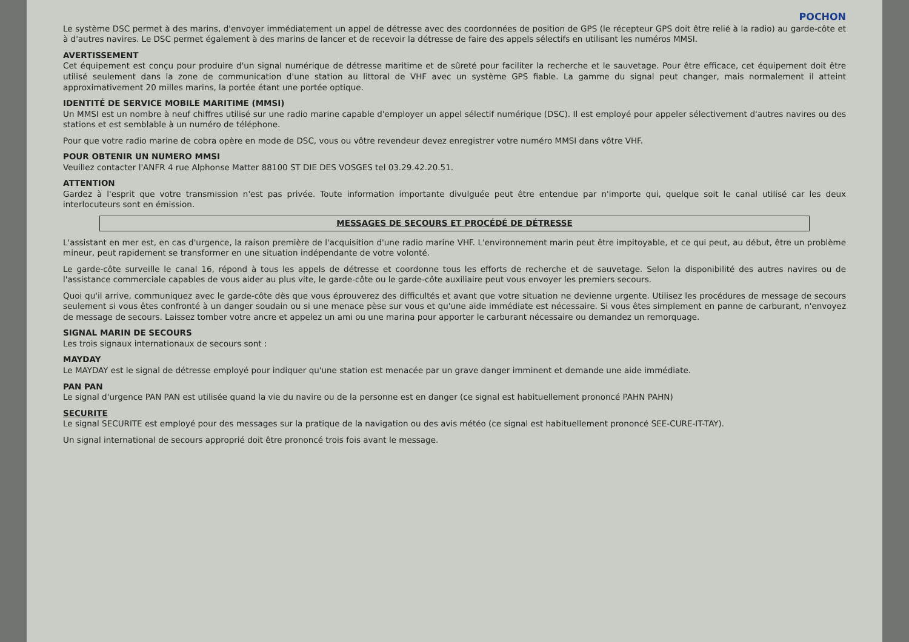POCHON
Le système DSC permet à des marins, d'envoyer immédiatement un appel de détresse avec des coordonnées de position de GPS (le récepteur GPS doit être relié à la radio) au garde-côte et à d'autres navires. Le DSC permet également à des marins de lancer et de recevoir la détresse de faire des appels sélectifs en utilisant les numéros MMSI.
AVERTISSEMENT
Cet équipement est conçu pour produire d'un signal numérique de détresse maritime et de sûreté pour faciliter la recherche et le sauvetage. Pour être efficace, cet équipement doit être utilisé seulement dans la zone de communication d'une station au littoral de VHF avec un système GPS fiable. La gamme du signal peut changer, mais normalement il atteint approximativement 20 milles marins, la portée étant une portée optique.
IDENTITÉ DE SERVICE MOBILE MARITIME (MMSI)
Un MMSI est un nombre à neuf chiffres utilisé sur une radio marine capable d'employer un appel sélectif numérique (DSC). Il est employé pour appeler sélectivement d'autres navires ou des stations et est semblable à un numéro de téléphone.
Pour que votre radio marine de cobra opère en mode de DSC, vous ou vôtre revendeur devez enregistrer votre numéro MMSI dans vôtre VHF.
POUR OBTENIR UN NUMERO MMSI
Veuillez contacter l'ANFR 4 rue Alphonse Matter 88100 ST DIE DES VOSGES tel 03.29.42.20.51.
ATTENTION
Gardez à l'esprit que votre transmission n'est pas privée. Toute information importante divulguée peut être entendue par n'importe qui, quelque soit le canal utilisé car les deux interlocuteurs sont en émission.
MESSAGES DE SECOURS ET PROCÉDÉ DE DÉTRESSE
L'assistant en mer est, en cas d'urgence, la raison première de l'acquisition d'une radio marine VHF. L'environnement marin peut être impitoyable, et ce qui peut, au début, être un problème mineur, peut rapidement se transformer en une situation indépendante de votre volonté.
Le garde-côte surveille le canal 16, répond à tous les appels de détresse et coordonne tous les efforts de recherche et de sauvetage. Selon la disponibilité des autres navires ou de l'assistance commerciale capables de vous aider au plus vite, le garde-côte ou le garde-côte auxiliaire peut vous envoyer les premiers secours.
Quoi qu'il arrive, communiquez avec le garde-côte dès que vous éprouverez des difficultés et avant que votre situation ne devienne urgente. Utilisez les procédures de message de secours seulement si vous êtes confronté à un danger soudain ou si une menace pèse sur vous et qu'une aide immédiate est nécessaire. Si vous êtes simplement en panne de carburant, n'envoyez de message de secours. Laissez tomber votre ancre et appelez un ami ou une marina pour apporter le carburant nécessaire ou demandez un remorquage.
SIGNAL MARIN DE SECOURS
Les trois signaux internationaux de secours sont :
MAYDAY
Le MAYDAY est le signal de détresse employé pour indiquer qu'une station est menacée par un grave danger imminent et demande une aide immédiate.
PAN PAN
Le signal d'urgence PAN PAN est utilisée quand la vie du navire ou de la personne est en danger (ce signal est habituellement prononcé PAHN PAHN)
SECURITE
Le signal SECURITE est employé pour des messages sur la pratique de la navigation ou des avis météo (ce signal est habituellement prononcé SEE-CURE-IT-TAY).
Un signal international de secours approprié doit être prononcé trois fois avant le message.